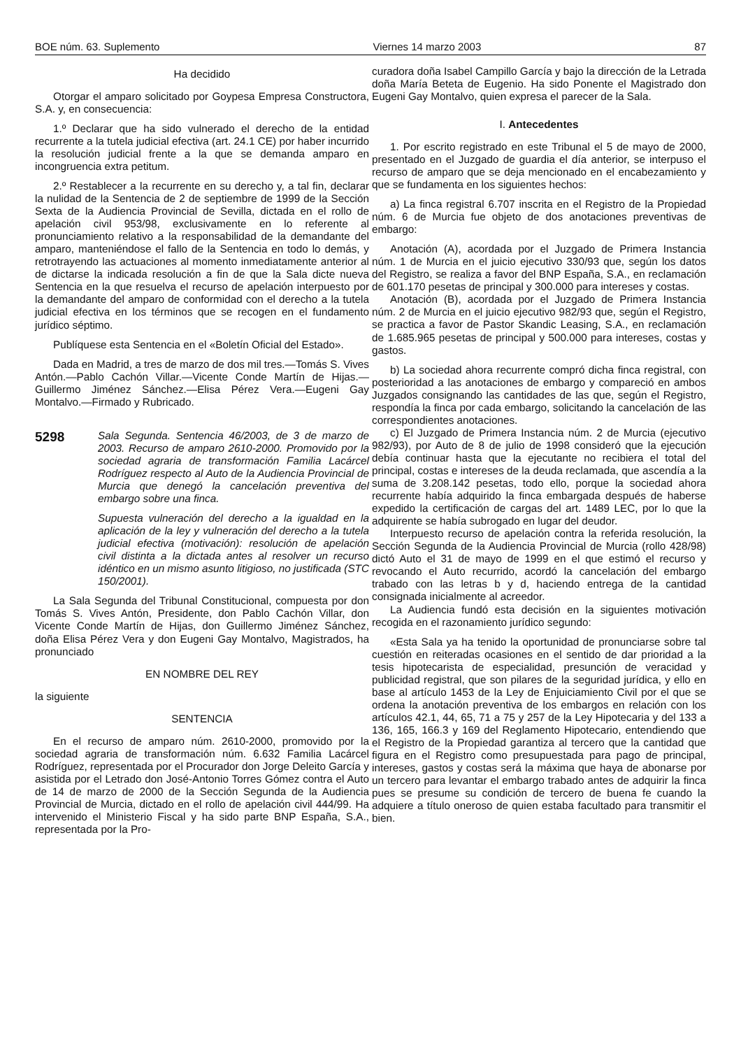BOE núm. 63. Suplemento Viernes 14 marzo 2003 87
Ha decidido
Otorgar el amparo solicitado por Goypesa Empresa Constructora, S.A. y, en consecuencia:
1.º Declarar que ha sido vulnerado el derecho de la entidad recurrente a la tutela judicial efectiva (art. 24.1 CE) por haber incurrido la resolución judicial frente a la que se demanda amparo en incongruencia extra petitum.
2.º Restablecer a la recurrente en su derecho y, a tal fin, declarar la nulidad de la Sentencia de 2 de septiembre de 1999 de la Sección Sexta de la Audiencia Provincial de Sevilla, dictada en el rollo de apelación civil 953/98, exclusivamente en lo referente al pronunciamiento relativo a la responsabilidad de la demandante del amparo, manteniéndose el fallo de la Sentencia en todo lo demás, y retrotrayendo las actuaciones al momento inmediatamente anterior al de dictarse la indicada resolución a fin de que la Sala dicte nueva Sentencia en la que resuelva el recurso de apelación interpuesto por la demandante del amparo de conformidad con el derecho a la tutela judicial efectiva en los términos que se recogen en el fundamento jurídico séptimo.
Publíquese esta Sentencia en el «Boletín Oficial del Estado».
Dada en Madrid, a tres de marzo de dos mil tres.—Tomás S. Vives Antón.—Pablo Cachón Villar.—Vicente Conde Martín de Hijas.—Guillermo Jiménez Sánchez.—Elisa Pérez Vera.—Eugeni Gay Montalvo.—Firmado y Rubricado.
5298
Sala Segunda. Sentencia 46/2003, de 3 de marzo de 2003. Recurso de amparo 2610-2000. Promovido por la sociedad agraria de transformación Familia Lacárcel Rodríguez respecto al Auto de la Audiencia Provincial de Murcia que denegó la cancelación preventiva del embargo sobre una finca.
Supuesta vulneración del derecho a la igualdad en la aplicación de la ley y vulneración del derecho a la tutela judicial efectiva (motivación): resolución de apelación civil distinta a la dictada antes al resolver un recurso idéntico en un mismo asunto litigioso, no justificada (STC 150/2001).
La Sala Segunda del Tribunal Constitucional, compuesta por don Tomás S. Vives Antón, Presidente, don Pablo Cachón Villar, don Vicente Conde Martín de Hijas, don Guillermo Jiménez Sánchez, doña Elisa Pérez Vera y don Eugeni Gay Montalvo, Magistrados, ha pronunciado
EN NOMBRE DEL REY
la siguiente
SENTENCIA
En el recurso de amparo núm. 2610-2000, promovido por la sociedad agraria de transformación núm. 6.632 Familia Lacárcel Rodríguez, representada por el Procurador don Jorge Deleito García y asistida por el Letrado don José-Antonio Torres Gómez contra el Auto de 14 de marzo de 2000 de la Sección Segunda de la Audiencia Provincial de Murcia, dictado en el rollo de apelación civil 444/99. Ha intervenido el Ministerio Fiscal y ha sido parte BNP España, S.A., representada por la Pro-
curadora doña Isabel Campillo García y bajo la dirección de la Letrada doña María Beteta de Eugenio. Ha sido Ponente el Magistrado don Eugeni Gay Montalvo, quien expresa el parecer de la Sala.
I. Antecedentes
1. Por escrito registrado en este Tribunal el 5 de mayo de 2000, presentado en el Juzgado de guardia el día anterior, se interpuso el recurso de amparo que se deja mencionado en el encabezamiento y que se fundamenta en los siguientes hechos:
a) La finca registral 6.707 inscrita en el Registro de la Propiedad núm. 6 de Murcia fue objeto de dos anotaciones preventivas de embargo:
Anotación (A), acordada por el Juzgado de Primera Instancia núm. 1 de Murcia en el juicio ejecutivo 330/93 que, según los datos del Registro, se realiza a favor del BNP España, S.A., en reclamación de 601.170 pesetas de principal y 300.000 para intereses y costas.
Anotación (B), acordada por el Juzgado de Primera Instancia núm. 2 de Murcia en el juicio ejecutivo 982/93 que, según el Registro, se practica a favor de Pastor Skandic Leasing, S.A., en reclamación de 1.685.965 pesetas de principal y 500.000 para intereses, costas y gastos.
b) La sociedad ahora recurrente compró dicha finca registral, con posterioridad a las anotaciones de embargo y compareció en ambos Juzgados consignando las cantidades de las que, según el Registro, respondía la finca por cada embargo, solicitando la cancelación de las correspondientes anotaciones.
c) El Juzgado de Primera Instancia núm. 2 de Murcia (ejecutivo 982/93), por Auto de 8 de julio de 1998 consideró que la ejecución debía continuar hasta que la ejecutante no recibiera el total del principal, costas e intereses de la deuda reclamada, que ascendía a la suma de 3.208.142 pesetas, todo ello, porque la sociedad ahora recurrente había adquirido la finca embargada después de haberse expedido la certificación de cargas del art. 1489 LEC, por lo que la adquirente se había subrogado en lugar del deudor.
Interpuesto recurso de apelación contra la referida resolución, la Sección Segunda de la Audiencia Provincial de Murcia (rollo 428/98) dictó Auto el 31 de mayo de 1999 en el que estimó el recurso y revocando el Auto recurrido, acordó la cancelación del embargo trabado con las letras b y d, haciendo entrega de la cantidad consignada inicialmente al acreedor.
La Audiencia fundó esta decisión en la siguientes motivación recogida en el razonamiento jurídico segundo:
«Esta Sala ya ha tenido la oportunidad de pronunciarse sobre tal cuestión en reiteradas ocasiones en el sentido de dar prioridad a la tesis hipotecarista de especialidad, presunción de veracidad y publicidad registral, que son pilares de la seguridad jurídica, y ello en base al artículo 1453 de la Ley de Enjuiciamiento Civil por el que se ordena la anotación preventiva de los embargos en relación con los artículos 42.1, 44, 65, 71 a 75 y 257 de la Ley Hipotecaria y del 133 a 136, 165, 166.3 y 169 del Reglamento Hipotecario, entendiendo que el Registro de la Propiedad garantiza al tercero que la cantidad que figura en el Registro como presupuestada para pago de principal, intereses, gastos y costas será la máxima que haya de abonarse por un tercero para levantar el embargo trabado antes de adquirir la finca pues se presume su condición de tercero de buena fe cuando la adquiere a título oneroso de quien estaba facultado para transmitir el bien.